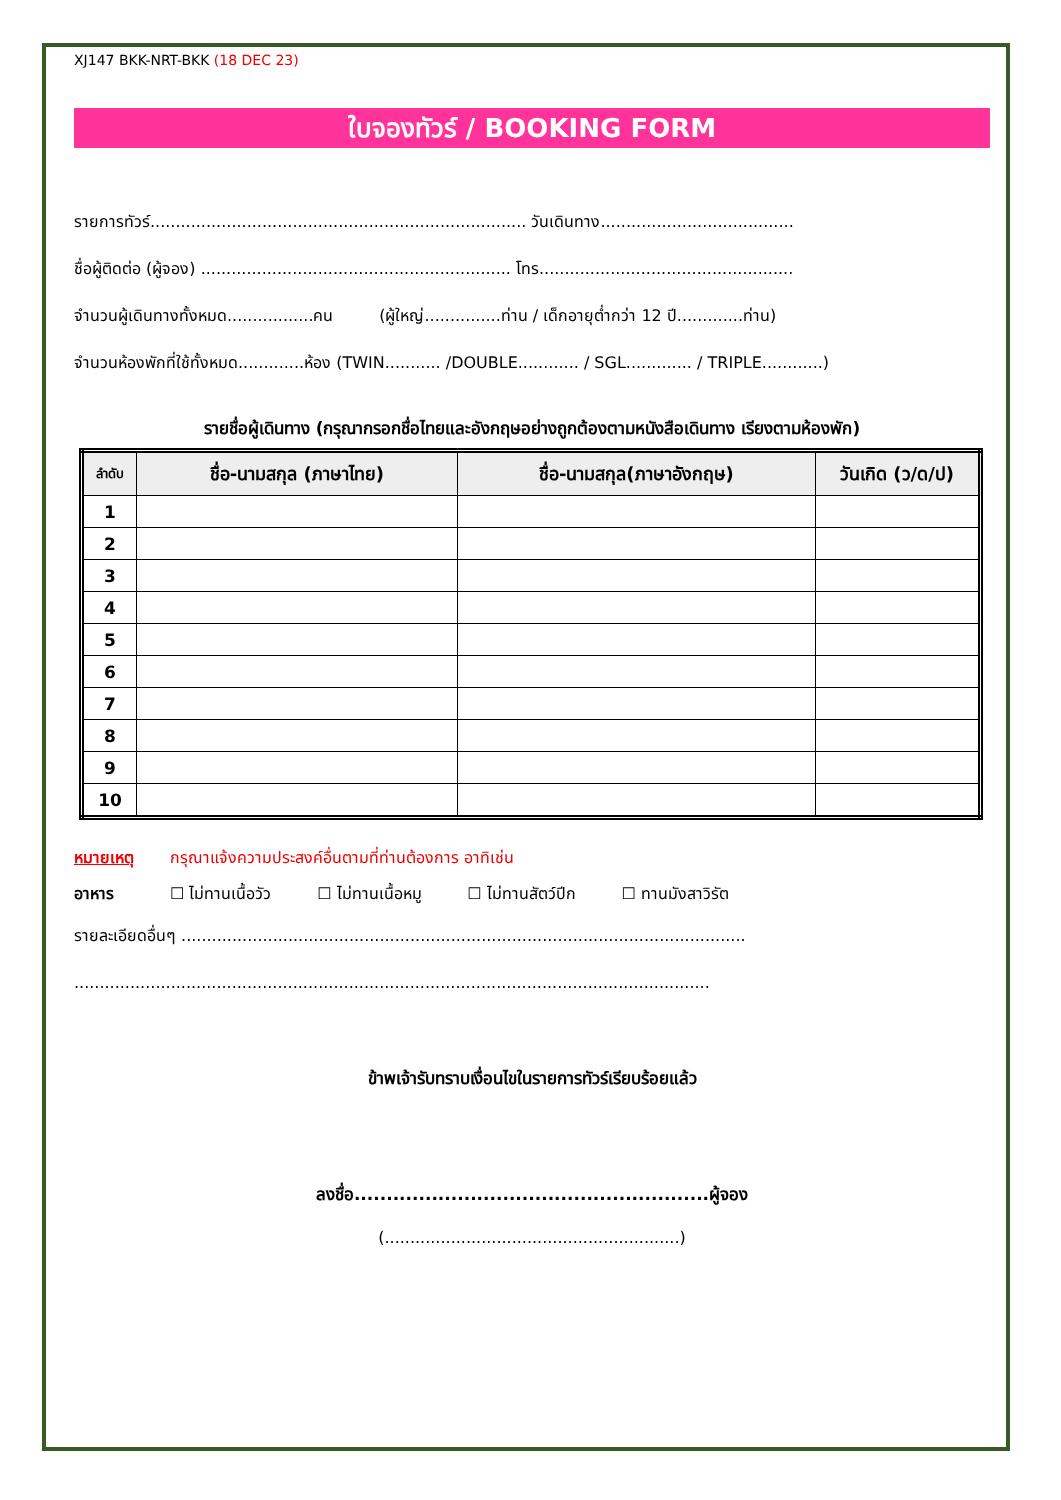XJ147 BKK-NRT-BKK (18 DEC 23)
ใบจองทัวร์ / BOOKING FORM
รายการทัวร์.......................................................................... วันเดินทาง......................................
ชื่อผู้ติดต่อ (ผู้จอง) ............................................................. โทร..................................................
จำนวนผู้เดินทางทั้งหมด.................คน (ผู้ใหญ่...............ท่าน / เด็กอายุต่ำกว่า 12 ปี.............ท่าน)
จำนวนห้องพักที่ใช้ทั้งหมด.............ห้อง (TWIN........... /DOUBLE............ / SGL............. / TRIPLE............)
รายชื่อผู้เดินทาง (กรุณากรอกชื่อไทยและอังกฤษอย่างถูกต้องตามหนังสือเดินทาง เรียงตามห้องพัก)
| ลำดับ | ชื่อ-นามสกุล (ภาษาไทย) | ชื่อ-นามสกุล(ภาษาอังกฤษ) | วันเกิด (ว/ด/ป) |
| --- | --- | --- | --- |
| 1 | | | |
| 2 | | | |
| 3 | | | |
| 4 | | | |
| 5 | | | |
| 6 | | | |
| 7 | | | |
| 8 | | | |
| 9 | | | |
| 10 | | | |
หมายเหตุ กรุณาแจ้งความประสงค์อื่นตามที่ท่านต้องการ อาทิเช่น
อาหาร ☐ ไม่ทานเนื้อวัว ☐ ไม่ทานเนื้อหมู ☐ ไม่ทานสัตว์ปีก ☐ ทานมังสาวิรัต
รายละเอียดอื่นๆ ...............................................................................................................
.............................................................................................................................
ข้าพเจ้ารับทราบเงื่อนไขในรายการทัวร์เรียบร้อยแล้ว
ลงชื่อ.......................................................ผู้จอง
(..........................................................)